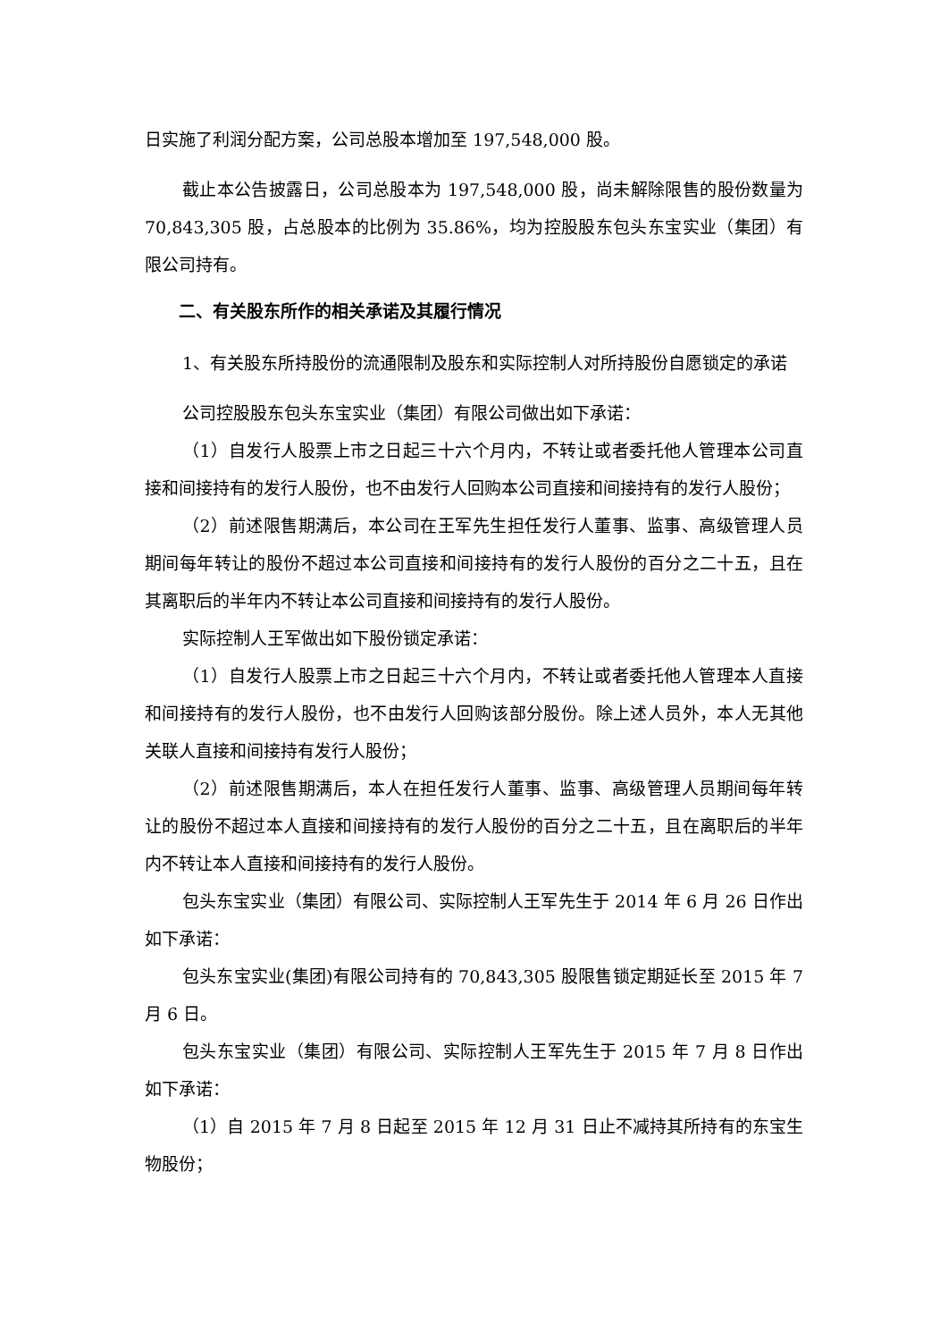日实施了利润分配方案，公司总股本增加至 197,548,000 股。
截止本公告披露日，公司总股本为 197,548,000 股，尚未解除限售的股份数量为 70,843,305 股，占总股本的比例为 35.86%，均为控股股东包头东宝实业（集团）有限公司持有。
二、有关股东所作的相关承诺及其履行情况
1、有关股东所持股份的流通限制及股东和实际控制人对所持股份自愿锁定的承诺
公司控股股东包头东宝实业（集团）有限公司做出如下承诺：
（1）自发行人股票上市之日起三十六个月内，不转让或者委托他人管理本公司直接和间接持有的发行人股份，也不由发行人回购本公司直接和间接持有的发行人股份；
（2）前述限售期满后，本公司在王军先生担任发行人董事、监事、高级管理人员期间每年转让的股份不超过本公司直接和间接持有的发行人股份的百分之二十五，且在其离职后的半年内不转让本公司直接和间接持有的发行人股份。
实际控制人王军做出如下股份锁定承诺：
（1）自发行人股票上市之日起三十六个月内，不转让或者委托他人管理本人直接和间接持有的发行人股份，也不由发行人回购该部分股份。除上述人员外，本人无其他关联人直接和间接持有发行人股份；
（2）前述限售期满后，本人在担任发行人董事、监事、高级管理人员期间每年转让的股份不超过本人直接和间接持有的发行人股份的百分之二十五，且在离职后的半年内不转让本人直接和间接持有的发行人股份。
包头东宝实业（集团）有限公司、实际控制人王军先生于 2014 年 6 月 26 日作出如下承诺：
包头东宝实业(集团)有限公司持有的 70,843,305 股限售锁定期延长至 2015 年 7 月 6 日。
包头东宝实业（集团）有限公司、实际控制人王军先生于 2015 年 7 月 8 日作出如下承诺：
（1）自 2015 年 7 月 8 日起至 2015 年 12 月 31 日止不减持其所持有的东宝生物股份；